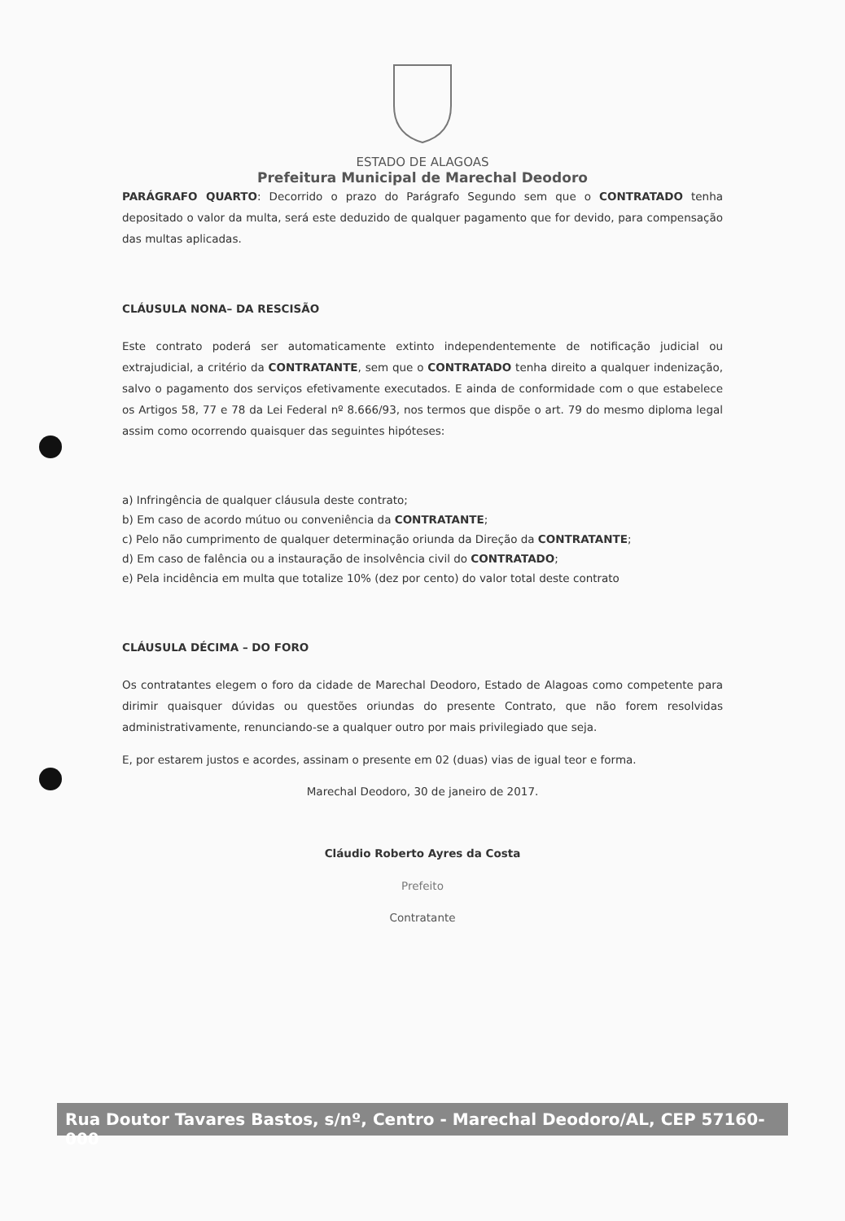ESTADO DE ALAGOAS
Prefeitura Municipal de Marechal Deodoro
PARÁGRAFO QUARTO: Decorrido o prazo do Parágrafo Segundo sem que o CONTRATADO tenha depositado o valor da multa, será este deduzido de qualquer pagamento que for devido, para compensação das multas aplicadas.
CLÁUSULA NONA– DA RESCISÃO
Este contrato poderá ser automaticamente extinto independentemente de notificação judicial ou extrajudicial, a critério da CONTRATANTE, sem que o CONTRATADO tenha direito a qualquer indenização, salvo o pagamento dos serviços efetivamente executados. E ainda de conformidade com o que estabelece os Artigos 58, 77 e 78 da Lei Federal nº 8.666/93, nos termos que dispõe o art. 79 do mesmo diploma legal assim como ocorrendo quaisquer das seguintes hipóteses:
a) Infringência de qualquer cláusula deste contrato;
b) Em caso de acordo mútuo ou conveniência da CONTRATANTE;
c) Pelo não cumprimento de qualquer determinação oriunda da Direção da CONTRATANTE;
d) Em caso de falência ou a instauração de insolvência civil do CONTRATADO;
e) Pela incidência em multa que totalize 10% (dez por cento) do valor total deste contrato
CLÁUSULA DÉCIMA – DO FORO
Os contratantes elegem o foro da cidade de Marechal Deodoro, Estado de Alagoas como competente para dirimir quaisquer dúvidas ou questões oriundas do presente Contrato, que não forem resolvidas administrativamente, renunciando-se a qualquer outro por mais privilegiado que seja.
E, por estarem justos e acordes, assinam o presente em 02 (duas) vias de igual teor e forma.
Marechal Deodoro, 30 de janeiro de 2017.
Cláudio Roberto Ayres da Costa
Prefeito
Contratante
Rua Doutor Tavares Bastos, s/nº, Centro - Marechal Deodoro/AL, CEP 57160-000